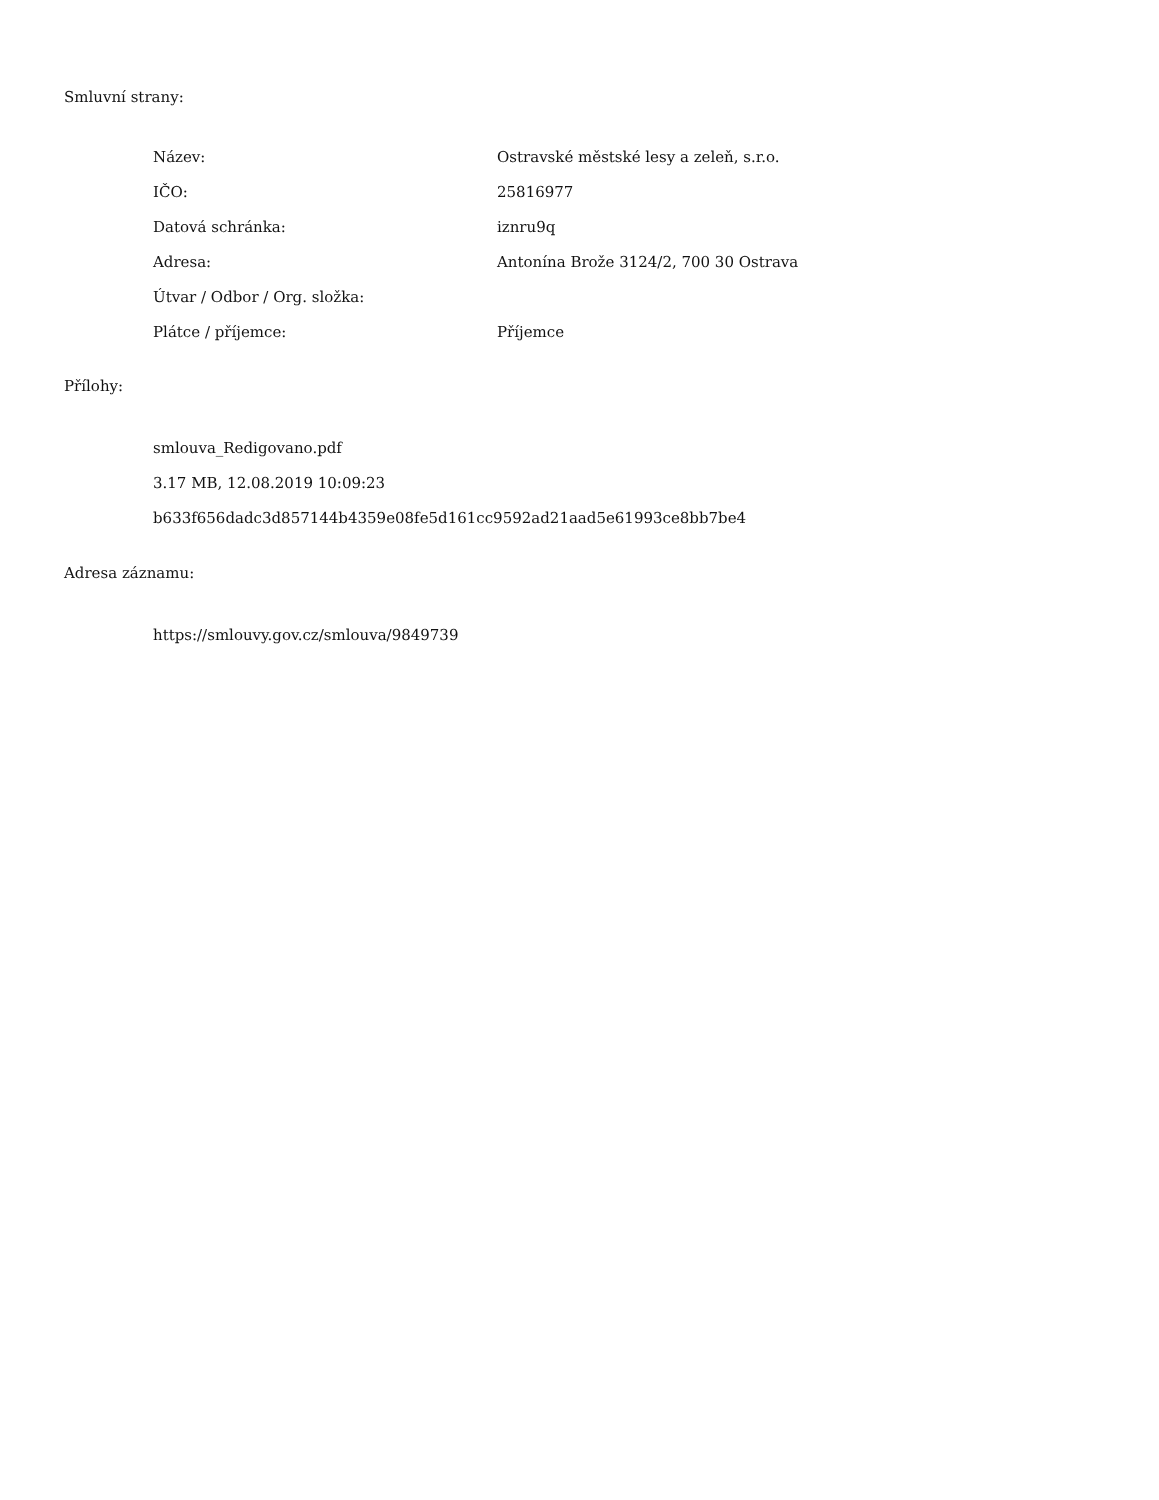Smluvní strany:
| Název: | Ostravské městské lesy a zeleň, s.r.o. |
| IČO: | 25816977 |
| Datová schránka: | iznru9q |
| Adresa: | Antonína Brože 3124/2, 700 30 Ostrava |
| Útvar / Odbor / Org. složka: | |
| Plátce / příjemce: | Příjemce |
Přílohy:
smlouva_Redigovano.pdf
3.17 MB, 12.08.2019 10:09:23
b633f656dadc3d857144b4359e08fe5d161cc9592ad21aad5e61993ce8bb7be4
Adresa záznamu:
https://smlouvy.gov.cz/smlouva/9849739